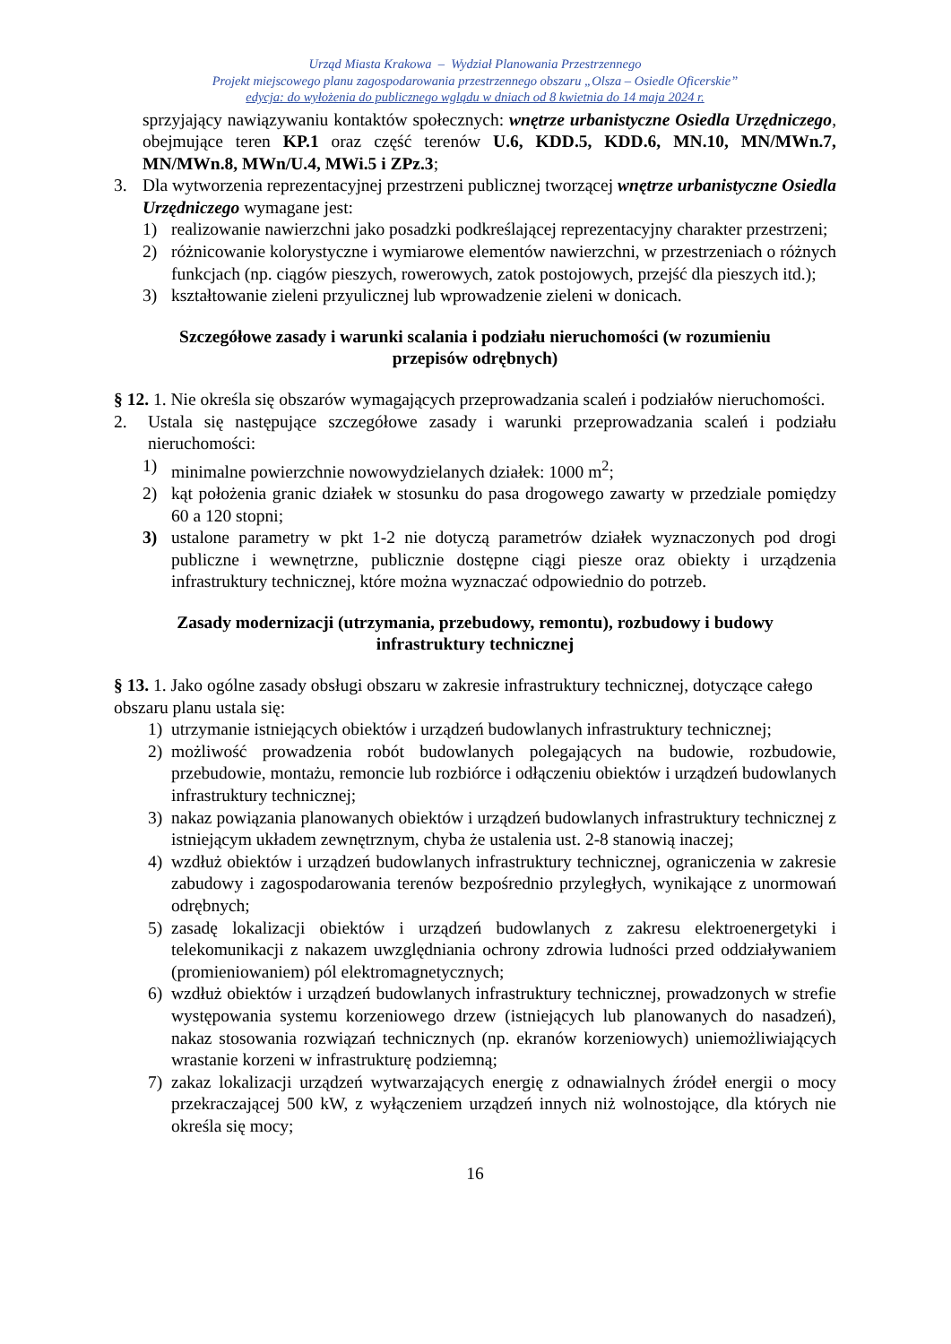Urząd Miasta Krakowa – Wydział Planowania Przestrzennego
Projekt miejscowego planu zagospodarowania przestrzennego obszaru „Olsza – Osiedle Oficerskie”
edycja: do wyłożenia do publicznego wglądu w dniach od 8 kwietnia do 14 maja 2024 r.
sprzyjający nawiązywaniu kontaktów społecznych: wnętrze urbanistyczne Osiedla Urzędniczego, obejmujące teren KP.1 oraz część terenów U.6, KDD.5, KDD.6, MN.10, MN/MWn.7, MN/MWn.8, MWn/U.4, MWi.5 i ZPz.3;
3. Dla wytworzenia reprezentacyjnej przestrzeni publicznej tworzącej wnętrze urbanistyczne Osiedla Urzędniczego wymagane jest:
1) realizowanie nawierzchni jako posadzki podkreślającej reprezentacyjny charakter przestrzeni;
2) różnicowanie kolorystyczne i wymiarowe elementów nawierzchni, w przestrzeniach o różnych funkcjach (np. ciągów pieszych, rowerowych, zatok postojowych, przejść dla pieszych itd.);
3) kształtowanie zieleni przyulicznej lub wprowadzenie zieleni w donicach.
Szczegółowe zasady i warunki scalania i podziału nieruchomości (w rozumieniu przepisów odrębnych)
§ 12. 1. Nie określa się obszarów wymagających przeprowadzania scaleń i podziałów nieruchomości.
2. Ustala się następujące szczegółowe zasady i warunki przeprowadzania scaleń i podziału nieruchomości:
1) minimalne powierzchnie nowowydzielanych działek: 1000 m<sup>2</sup>;
2) kąt położenia granic działek w stosunku do pasa drogowego zawarty w przedziale pomiędzy 60 a 120 stopni;
3) ustalone parametry w pkt 1-2 nie dotyczą parametrów działek wyznaczonych pod drogi publiczne i wewnętrzne, publicznie dostępne ciągi piesze oraz obiekty i urządzenia infrastruktury technicznej, które można wyznaczać odpowiednio do potrzeb.
Zasady modernizacji (utrzymania, przebudowy, remontu), rozbudowy i budowy infrastruktury technicznej
§ 13. 1. Jako ogólne zasady obsługi obszaru w zakresie infrastruktury technicznej, dotyczące całego obszaru planu ustala się:
1) utrzymanie istniejących obiektów i urządzeń budowlanych infrastruktury technicznej;
2) możliwość prowadzenia robót budowlanych polegających na budowie, rozbudowie, przebudowie, montażu, remoncie lub rozbiórce i odłączeniu obiektów i urządzeń budowlanych infrastruktury technicznej;
3) nakaz powiązania planowanych obiektów i urządzeń budowlanych infrastruktury technicznej z istniejącym układem zewnętrznym, chyba że ustalenia ust. 2-8 stanowią inaczej;
4) wzdłuż obiektów i urządzeń budowlanych infrastruktury technicznej, ograniczenia w zakresie zabudowy i zagospodarowania terenów bezpośrednio przyległych, wynikające z unormowań odrębnych;
5) zasadę lokalizacji obiektów i urządzeń budowlanych z zakresu elektroenergetyki i telekomunikacji z nakazem uwzględniania ochrony zdrowia ludności przed oddziaływaniem (promieniowaniem) pól elektromagnetycznych;
6) wzdłuż obiektów i urządzeń budowlanych infrastruktury technicznej, prowadzonych w strefie występowania systemu korzeniowego drzew (istniejących lub planowanych do nasadzeń), nakaz stosowania rozwiązań technicznych (np. ekranów korzeniowych) uniemożliwiających wrastanie korzeni w infrastrukturę podziemną;
7) zakaz lokalizacji urządzeń wytwarzających energię z odnawialnych źródeł energii o mocy przekraczającej 500 kW, z wyłączeniem urządzeń innych niż wolnostojące, dla których nie określa się mocy;
16